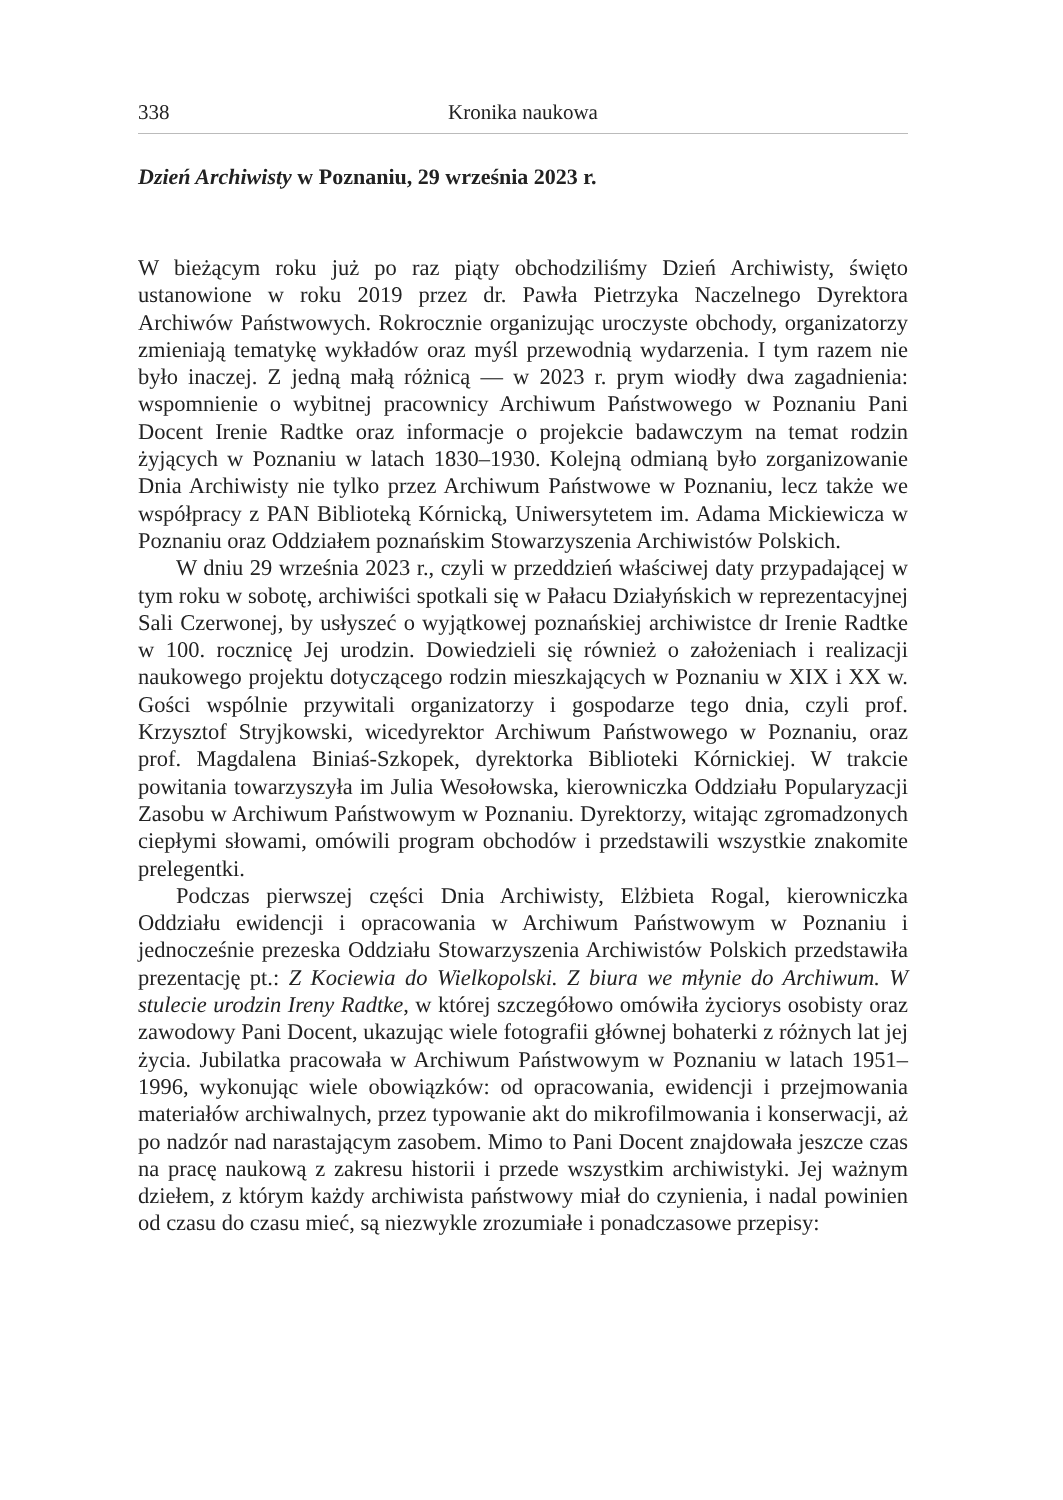338 Kronika naukowa
Dzień Archiwisty w Poznaniu, 29 września 2023 r.
W bieżącym roku już po raz piąty obchodziliśmy Dzień Archiwisty, święto ustanowione w roku 2019 przez dr. Pawła Pietrzyka Naczelnego Dyrektora Archiwów Państwowych. Rokrocznie organizując uroczyste obchody, organizatorzy zmieniają tematykę wykładów oraz myśl przewodnią wydarzenia. I tym razem nie było inaczej. Z jedną małą różnicą — w 2023 r. prym wiodły dwa zagadnienia: wspomnienie o wybitnej pracownicy Archiwum Państwowego w Poznaniu Pani Docent Irenie Radtke oraz informacje o projekcie badawczym na temat rodzin żyjących w Poznaniu w latach 1830–1930. Kolejną odmianą było zorganizowanie Dnia Archiwisty nie tylko przez Archiwum Państwowe w Poznaniu, lecz także we współpracy z PAN Biblioteką Kórnicką, Uniwersytetem im. Adama Mickiewicza w Poznaniu oraz Oddziałem poznańskim Stowarzyszenia Archiwistów Polskich.
W dniu 29 września 2023 r., czyli w przeddzień właściwej daty przypadającej w tym roku w sobotę, archiwiści spotkali się w Pałacu Działyńskich w reprezentacyjnej Sali Czerwonej, by usłyszeć o wyjątkowej poznańskiej archiwistce dr Irenie Radtke w 100. rocznicę Jej urodzin. Dowiedzieli się również o założeniach i realizacji naukowego projektu dotyczącego rodzin mieszkających w Poznaniu w XIX i XX w. Gości wspólnie przywitali organizatorzy i gospodarze tego dnia, czyli prof. Krzysztof Stryjkowski, wicedyrektor Archiwum Państwowego w Poznaniu, oraz prof. Magdalena Biniaś-Szkopek, dyrektorka Biblioteki Kórnickiej. W trakcie powitania towarzyszyła im Julia Wesołowska, kierowniczka Oddziału Popularyzacji Zasobu w Archiwum Państwowym w Poznaniu. Dyrektorzy, witając zgromadzonych ciepłymi słowami, omówili program obchodów i przedstawili wszystkie znakomite prelegentki.
Podczas pierwszej części Dnia Archiwisty, Elżbieta Rogal, kierowniczka Oddziału ewidencji i opracowania w Archiwum Państwowym w Poznaniu i jednocześnie prezeska Oddziału Stowarzyszenia Archiwistów Polskich przedstawiła prezentację pt.: Z Kociewia do Wielkopolski. Z biura we młynie do Archiwum. W stulecie urodzin Ireny Radtke, w której szczegółowo omówiła życiorys osobisty oraz zawodowy Pani Docent, ukazując wiele fotografii głównej bohaterki z różnych lat jej życia. Jubilatka pracowała w Archiwum Państwowym w Poznaniu w latach 1951–1996, wykonując wiele obowiązków: od opracowania, ewidencji i przejmowania materiałów archiwalnych, przez typowanie akt do mikrofilmowania i konserwacji, aż po nadzór nad narastającym zasobem. Mimo to Pani Docent znajdowała jeszcze czas na pracę naukową z zakresu historii i przede wszystkim archiwistyki. Jej ważnym dziełem, z którym każdy archiwista państwowy miał do czynienia, i nadal powinien od czasu do czasu mieć, są niezwykle zrozumiałe i ponadczasowe przepisy: